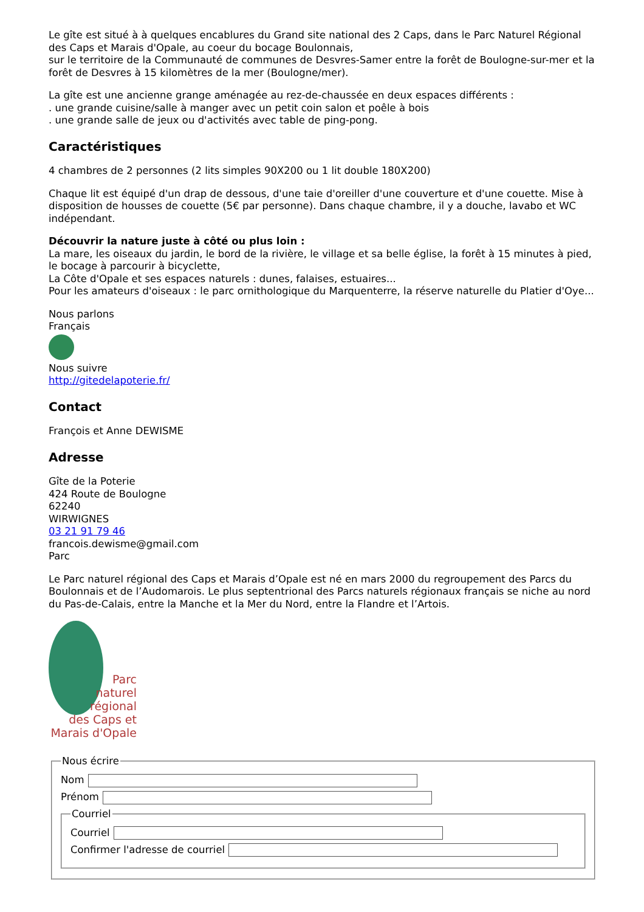Le gîte est situé à à quelques encablures du Grand site national des 2 Caps, dans le Parc Naturel Régional des Caps et Marais d'Opale, au coeur du bocage Boulonnais,
sur le territoire de la Communauté de communes de Desvres-Samer entre la forêt de Boulogne-sur-mer et la forêt de Desvres à 15 kilomètres de la mer (Boulogne/mer).
La gîte est une ancienne grange aménagée au rez-de-chaussée en deux espaces différents :
. une grande cuisine/salle à manger avec un petit coin salon et poêle à bois
. une grande salle de jeux ou d'activités avec table de ping-pong.
Caractéristiques
4 chambres de 2 personnes (2 lits simples 90X200 ou 1 lit double 180X200)
Chaque lit est équipé d'un drap de dessous, d'une taie d'oreiller d'une couverture et d'une couette. Mise à disposition de housses de couette (5€ par personne). Dans chaque chambre, il y a douche, lavabo et WC indépendant.
Découvrir la nature juste à côté ou plus loin :
La mare, les oiseaux du jardin, le bord de la rivière, le village et sa belle église, la forêt à 15 minutes à pied, le bocage à parcourir à bicyclette,
La Côte d'Opale et ses espaces naturels : dunes, falaises, estuaires...
Pour les amateurs d'oiseaux : le parc ornithologique du Marquenterre, la réserve naturelle du Platier d'Oye...
Nous parlons
Français
Nous suivre
http://gitedelapoterie.fr/
Contact
François et Anne DEWISME
Adresse
Gîte de la Poterie
424 Route de Boulogne
62240
WIRWIGNES
03 21 91 79 46
francois.dewisme@gmail.com
Parc
Le Parc naturel régional des Caps et Marais d’Opale est né en mars 2000 du regroupement des Parcs du Boulonnais et de l’Audomarois. Le plus septentrional des Parcs naturels régionaux français se niche au nord du Pas-de-Calais, entre la Manche et la Mer du Nord, entre la Flandre et l’Artois.
Parc
naturel
régional
des Caps et
Marais d'Opale
Nous écrire
Nom
Prénom
Courriel
Courriel
Confirmer l'adresse de courriel